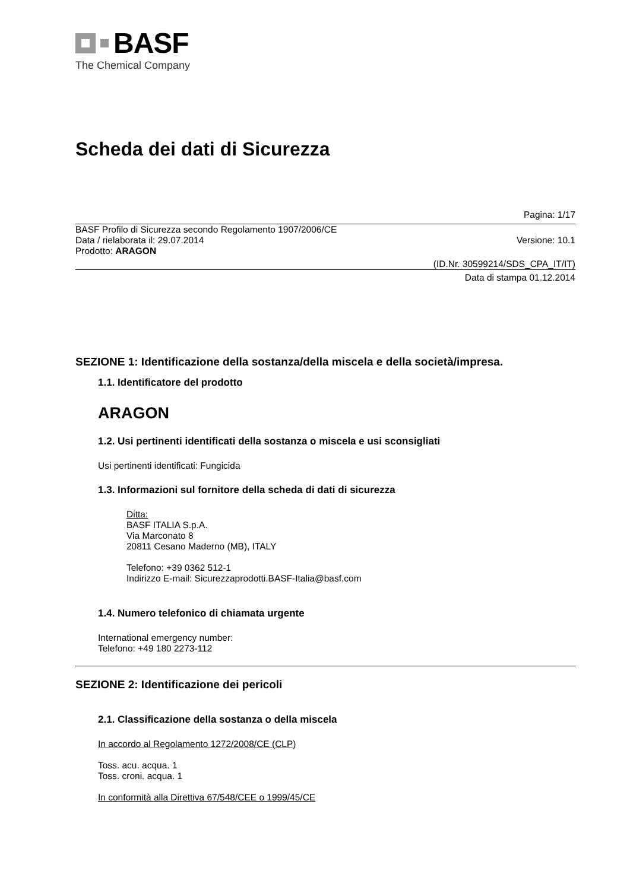BASF
The Chemical Company
Scheda dei dati di Sicurezza
Pagina: 1/17
BASF Profilo di Sicurezza secondo Regolamento 1907/2006/CE
Data / rielaborata il: 29.07.2014 Versione: 10.1
Prodotto: ARAGON
(ID.Nr. 30599214/SDS_CPA_IT/IT)
Data di stampa 01.12.2014
SEZIONE 1: Identificazione della sostanza/della miscela e della società/impresa.
1.1. Identificatore del prodotto
ARAGON
1.2. Usi pertinenti identificati della sostanza o miscela e usi sconsigliati
Usi pertinenti identificati: Fungicida
1.3. Informazioni sul fornitore della scheda di dati di sicurezza
Ditta:
BASF ITALIA S.p.A.
Via Marconato 8
20811 Cesano Maderno (MB), ITALY
Telefono: +39 0362 512-1
Indirizzo E-mail: Sicurezzaprodotti.BASF-Italia@basf.com
1.4. Numero telefonico di chiamata urgente
International emergency number:
Telefono: +49 180 2273-112
SEZIONE 2: Identificazione dei pericoli
2.1. Classificazione della sostanza o della miscela
In accordo al Regolamento 1272/2008/CE (CLP)
Toss. acu. acqua. 1
Toss. croni. acqua. 1
In conformità alla Direttiva 67/548/CEE o 1999/45/CE